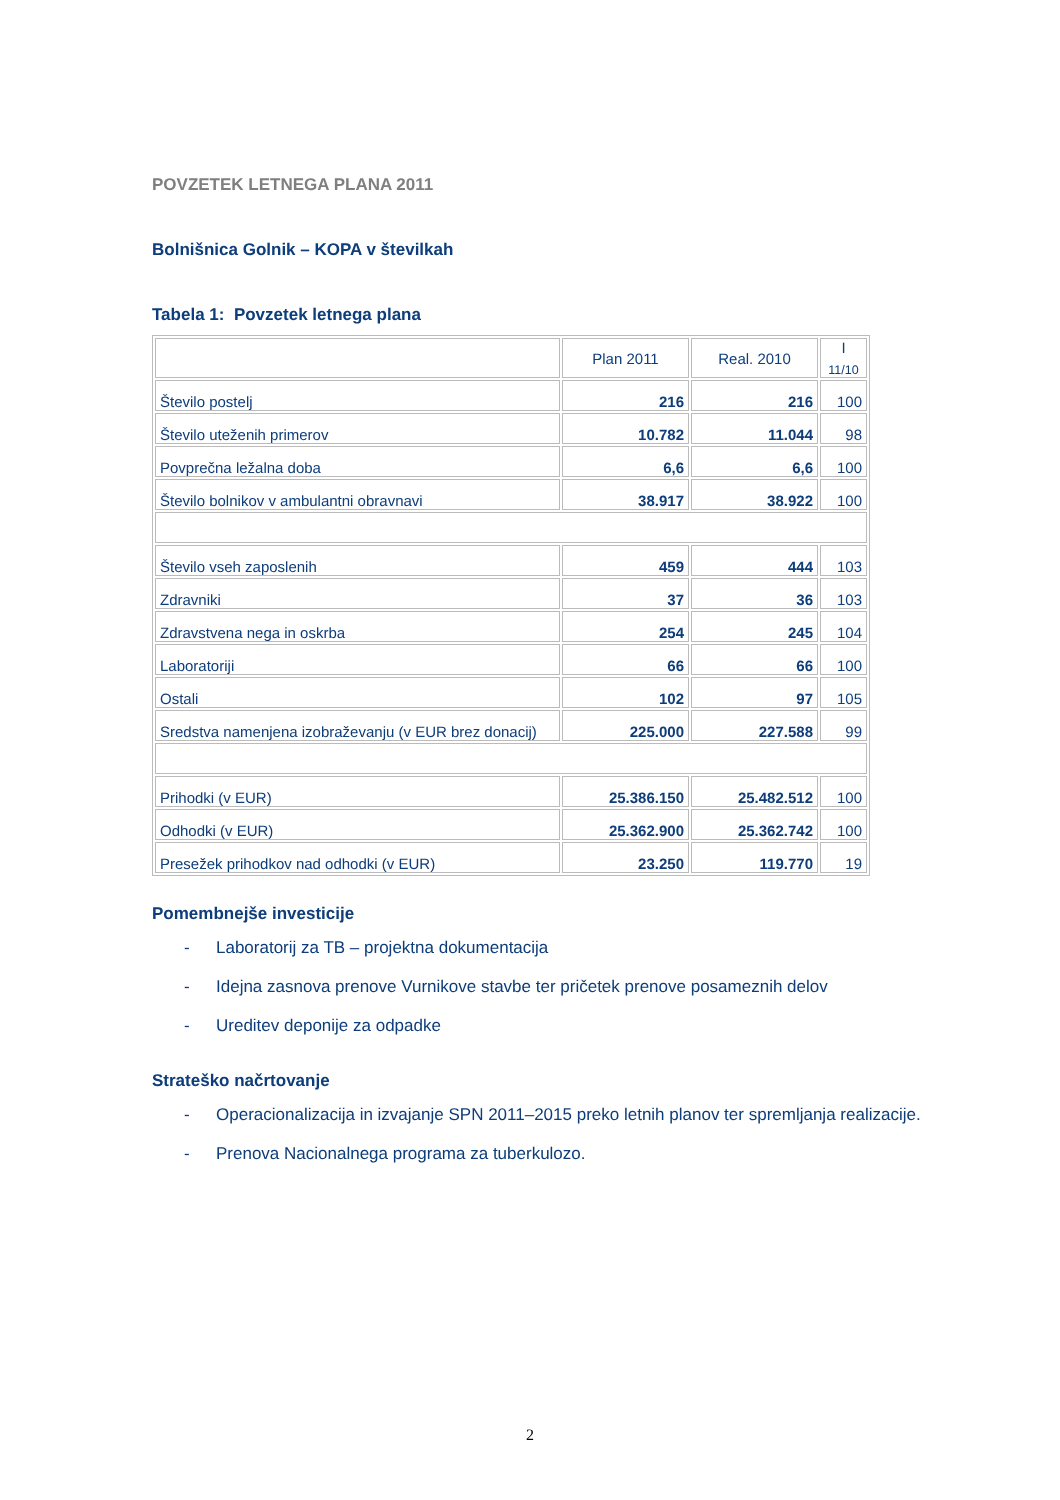POVZETEK LETNEGA PLANA 2011
Bolnišnica Golnik – KOPA v številkah
Tabela 1: Povzetek letnega plana
| | Plan 2011 | Real. 2010 | I <sub>11/10</sub> |
| Število postelj | 216 | 216 | 100 |
| Število uteženih primerov | 10.782 | 11.044 | 98 |
| Povprečna ležalna doba | 6,6 | 6,6 | 100 |
| Število bolnikov v ambulantni obravnavi | 38.917 | 38.922 | 100 |
| Število vseh zaposlenih | 459 | 444 | 103 |
| Zdravniki | 37 | 36 | 103 |
| Zdravstvena nega in oskrba | 254 | 245 | 104 |
| Laboratoriji | 66 | 66 | 100 |
| Ostali | 102 | 97 | 105 |
| Sredstva namenjena izobraževanju (v EUR brez donacij) | 225.000 | 227.588 | 99 |
| Prihodki (v EUR) | 25.386.150 | 25.482.512 | 100 |
| Odhodki (v EUR) | 25.362.900 | 25.362.742 | 100 |
| Presežek prihodkov nad odhodki (v EUR) | 23.250 | 119.770 | 19 |
Pomembnejše investicije
- Laboratorij za TB – projektna dokumentacija
- Idejna zasnova prenove Vurnikove stavbe ter pričetek prenove posameznih delov
- Ureditev deponije za odpadke
Strateško načrtovanje
- Operacionalizacija in izvajanje SPN 2011–2015 preko letnih planov ter spremljanja realizacije.
- Prenova Nacionalnega programa za tuberkulozo.
2